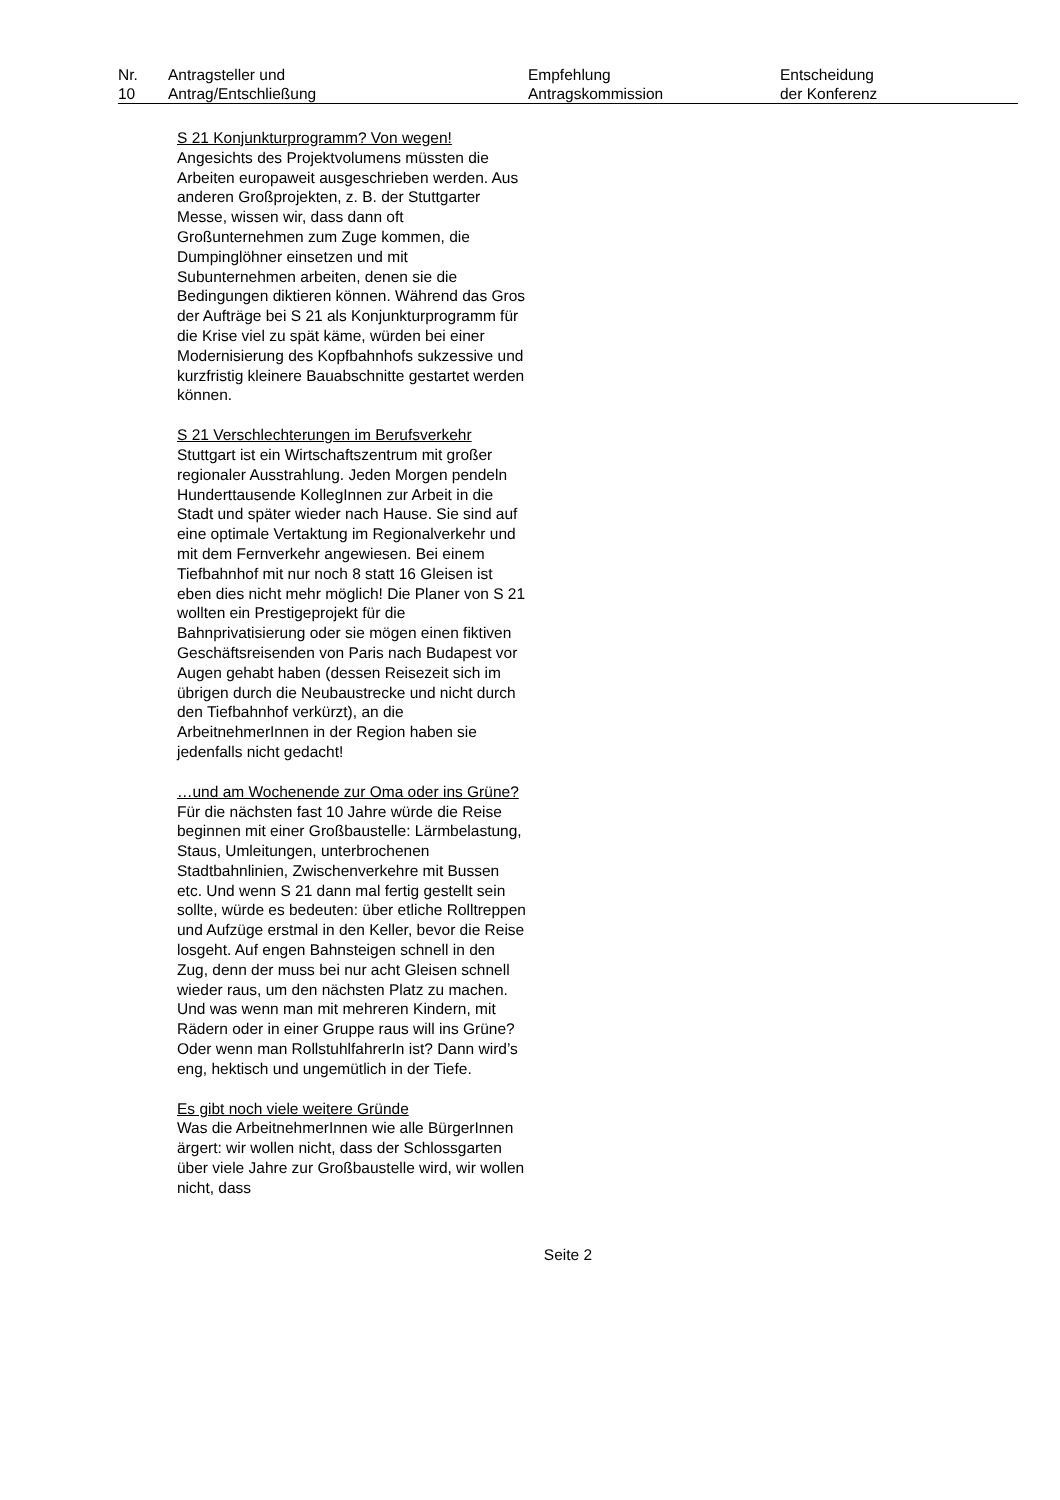| Nr. 10 | Antragsteller und Antrag/Entschließung | Empfehlung Antragskommission | Entscheidung der Konferenz |
| --- | --- | --- | --- |
S 21 Konjunkturprogramm? Von wegen!
Angesichts des Projektvolumens müssten die Arbeiten europaweit ausgeschrieben werden. Aus anderen Großprojekten, z. B. der Stuttgarter Messe, wissen wir, dass dann oft Großunternehmen zum Zuge kommen, die Dumpinglöhner einsetzen und mit Subunternehmen arbeiten, denen sie die Bedingungen diktieren können. Während das Gros der Aufträge bei S 21 als Konjunkturprogramm für die Krise viel zu spät käme, würden bei einer Modernisierung des Kopfbahnhofs sukzessive und kurzfristig kleinere Bauabschnitte gestartet werden können.
S 21 Verschlechterungen im Berufsverkehr
Stuttgart ist ein Wirtschaftszentrum mit großer regionaler Ausstrahlung. Jeden Morgen pendeln Hunderttausende KollegInnen zur Arbeit in die Stadt und später wieder nach Hause. Sie sind auf eine optimale Vertaktung im Regionalverkehr und mit dem Fernverkehr angewiesen. Bei einem Tiefbahnhof mit nur noch 8 statt 16 Gleisen ist eben dies nicht mehr möglich! Die Planer von S 21 wollten ein Prestigeprojekt für die Bahnprivatisierung oder sie mögen einen fiktiven Geschäftsreisenden von Paris nach Budapest vor Augen gehabt haben (dessen Reisezeit sich im übrigen durch die Neubaustrecke und nicht durch den Tiefbahnhof verkürzt), an die ArbeitnehmerInnen in der Region haben sie jedenfalls nicht gedacht!
…und am Wochenende zur Oma oder ins Grüne?
Für die nächsten fast 10 Jahre würde die Reise beginnen mit einer Großbaustelle: Lärmbelastung, Staus, Umleitungen, unterbrochenen Stadtbahnlinien, Zwischenverkehre mit Bussen etc. Und wenn S 21 dann mal fertig gestellt sein sollte, würde es bedeuten: über etliche Rolltreppen und Aufzüge erstmal in den Keller, bevor die Reise losgeht. Auf engen Bahnsteigen schnell in den Zug, denn der muss bei nur acht Gleisen schnell wieder raus, um den nächsten Platz zu machen. Und was wenn man mit mehreren Kindern, mit Rädern oder in einer Gruppe raus will ins Grüne? Oder wenn man RollstuhlfahrerIn ist? Dann wird’s eng, hektisch und ungemütlich in der Tiefe.
Es gibt noch viele weitere Gründe
Was die ArbeitnehmerInnen wie alle BürgerInnen ärgert: wir wollen nicht, dass der Schlossgarten über viele Jahre zur Großbaustelle wird, wir wollen nicht, dass
Seite 2